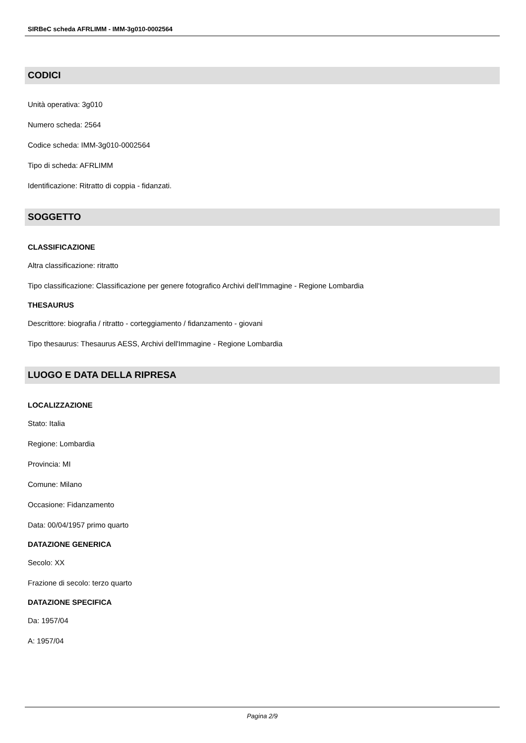SIRBeC scheda AFRLIMM - IMM-3g010-0002564
CODICI
Unità operativa: 3g010
Numero scheda: 2564
Codice scheda: IMM-3g010-0002564
Tipo di scheda: AFRLIMM
Identificazione: Ritratto di coppia - fidanzati.
SOGGETTO
CLASSIFICAZIONE
Altra classificazione: ritratto
Tipo classificazione: Classificazione per genere fotografico Archivi dell'Immagine - Regione Lombardia
THESAURUS
Descrittore: biografia / ritratto - corteggiamento / fidanzamento - giovani
Tipo thesaurus: Thesaurus AESS, Archivi dell'Immagine - Regione Lombardia
LUOGO E DATA DELLA RIPRESA
LOCALIZZAZIONE
Stato: Italia
Regione: Lombardia
Provincia: MI
Comune: Milano
Occasione: Fidanzamento
Data: 00/04/1957 primo quarto
DATAZIONE GENERICA
Secolo: XX
Frazione di secolo: terzo quarto
DATAZIONE SPECIFICA
Da: 1957/04
A: 1957/04
Pagina 2/9